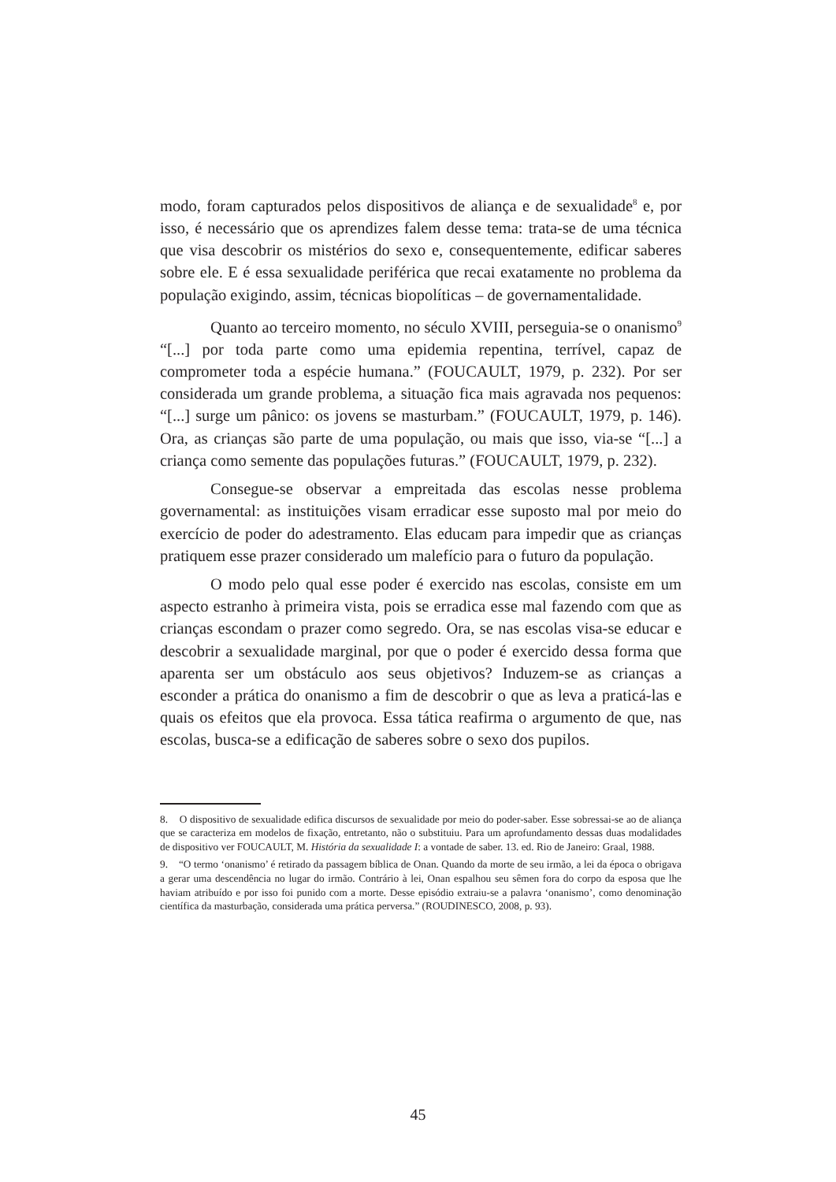modo, foram capturados pelos dispositivos de aliança e de sexualidade<sup>8</sup> e, por isso, é necessário que os aprendizes falem desse tema: trata-se de uma técnica que visa descobrir os mistérios do sexo e, consequentemente, edificar saberes sobre ele. E é essa sexualidade periférica que recai exatamente no problema da população exigindo, assim, técnicas biopolíticas – de governamentalidade.
Quanto ao terceiro momento, no século XVIII, perseguia-se o onanismo<sup>9</sup> “[...] por toda parte como uma epidemia repentina, terrível, capaz de comprometer toda a espécie humana.” (FOUCAULT, 1979, p. 232). Por ser considerada um grande problema, a situação fica mais agravada nos pequenos: “[...] surge um pânico: os jovens se masturbam.” (FOUCAULT, 1979, p. 146). Ora, as crianças são parte de uma população, ou mais que isso, via-se “[...] a criança como semente das populações futuras.” (FOUCAULT, 1979, p. 232).
Consegue-se observar a empreitada das escolas nesse problema governamental: as instituições visam erradicar esse suposto mal por meio do exercício de poder do adestramento. Elas educam para impedir que as crianças pratiquem esse prazer considerado um malefício para o futuro da população.
O modo pelo qual esse poder é exercido nas escolas, consiste em um aspecto estranho à primeira vista, pois se erradica esse mal fazendo com que as crianças escondam o prazer como segredo. Ora, se nas escolas visa-se educar e descobrir a sexualidade marginal, por que o poder é exercido dessa forma que aparenta ser um obstáculo aos seus objetivos? Induzem-se as crianças a esconder a prática do onanismo a fim de descobrir o que as leva a praticá-las e quais os efeitos que ela provoca. Essa tática reafirma o argumento de que, nas escolas, busca-se a edificação de saberes sobre o sexo dos pupilos.
8. O dispositivo de sexualidade edifica discursos de sexualidade por meio do poder-saber. Esse sobressai-se ao de aliança que se caracteriza em modelos de fixação, entretanto, não o substituiu. Para um aprofundamento dessas duas modalidades de dispositivo ver FOUCAULT, M. História da sexualidade I: a vontade de saber. 13. ed. Rio de Janeiro: Graal, 1988.
9. “O termo ‘onanismo’ é retirado da passagem bíblica de Onan. Quando da morte de seu irmão, a lei da época o obrigava a gerar uma descendência no lugar do irmão. Contrário à lei, Onan espalhou seu sêmen fora do corpo da esposa que lhe haviam atribuído e por isso foi punido com a morte. Desse episódio extraiu-se a palavra ‘onanismo’, como denominação científica da masturbação, considerada uma prática perversa.” (ROUDINESCO, 2008, p. 93).
45